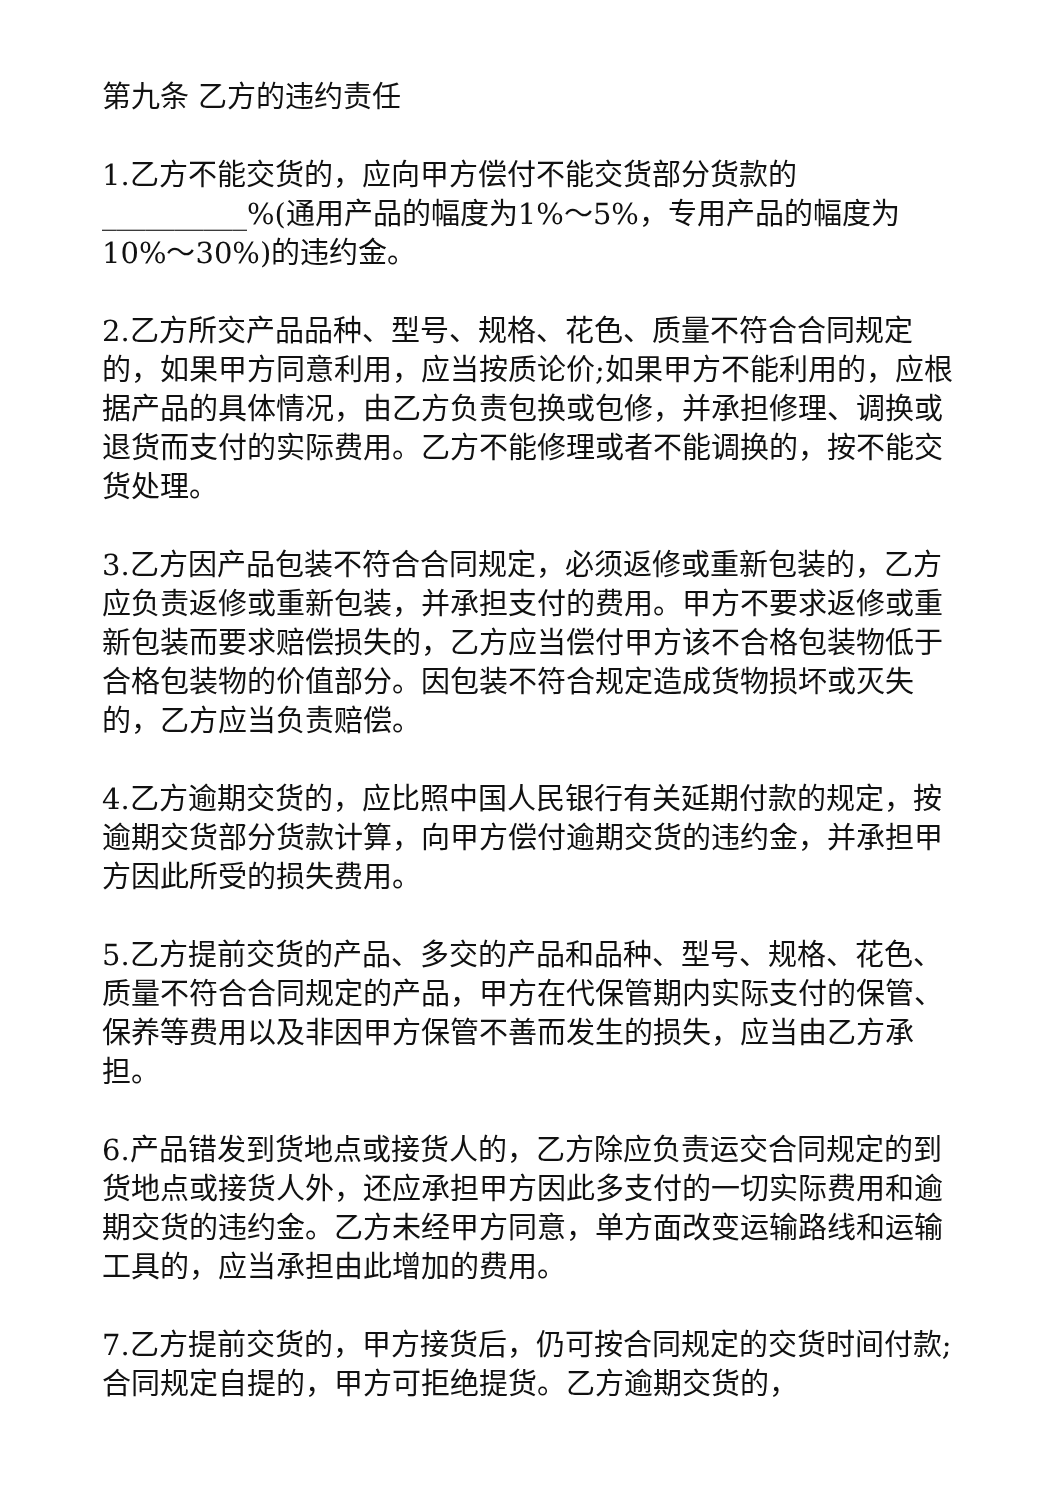第九条 乙方的违约责任
1.乙方不能交货的，应向甲方偿付不能交货部分货款的__________%(通用产品的幅度为1%～5%，专用产品的幅度为10%～30%)的违约金。
2.乙方所交产品品种、型号、规格、花色、质量不符合合同规定的，如果甲方同意利用，应当按质论价;如果甲方不能利用的，应根据产品的具体情况，由乙方负责包换或包修，并承担修理、调换或退货而支付的实际费用。乙方不能修理或者不能调换的，按不能交货处理。
3.乙方因产品包装不符合合同规定，必须返修或重新包装的，乙方应负责返修或重新包装，并承担支付的费用。甲方不要求返修或重新包装而要求赔偿损失的，乙方应当偿付甲方该不合格包装物低于合格包装物的价值部分。因包装不符合规定造成货物损坏或灭失的，乙方应当负责赔偿。
4.乙方逾期交货的，应比照中国人民银行有关延期付款的规定，按逾期交货部分货款计算，向甲方偿付逾期交货的违约金，并承担甲方因此所受的损失费用。
5.乙方提前交货的产品、多交的产品和品种、型号、规格、花色、质量不符合合同规定的产品，甲方在代保管期内实际支付的保管、保养等费用以及非因甲方保管不善而发生的损失，应当由乙方承担。
6.产品错发到货地点或接货人的，乙方除应负责运交合同规定的到货地点或接货人外，还应承担甲方因此多支付的一切实际费用和逾期交货的违约金。乙方未经甲方同意，单方面改变运输路线和运输工具的，应当承担由此增加的费用。
7.乙方提前交货的，甲方接货后，仍可按合同规定的交货时间付款;合同规定自提的，甲方可拒绝提货。乙方逾期交货的，